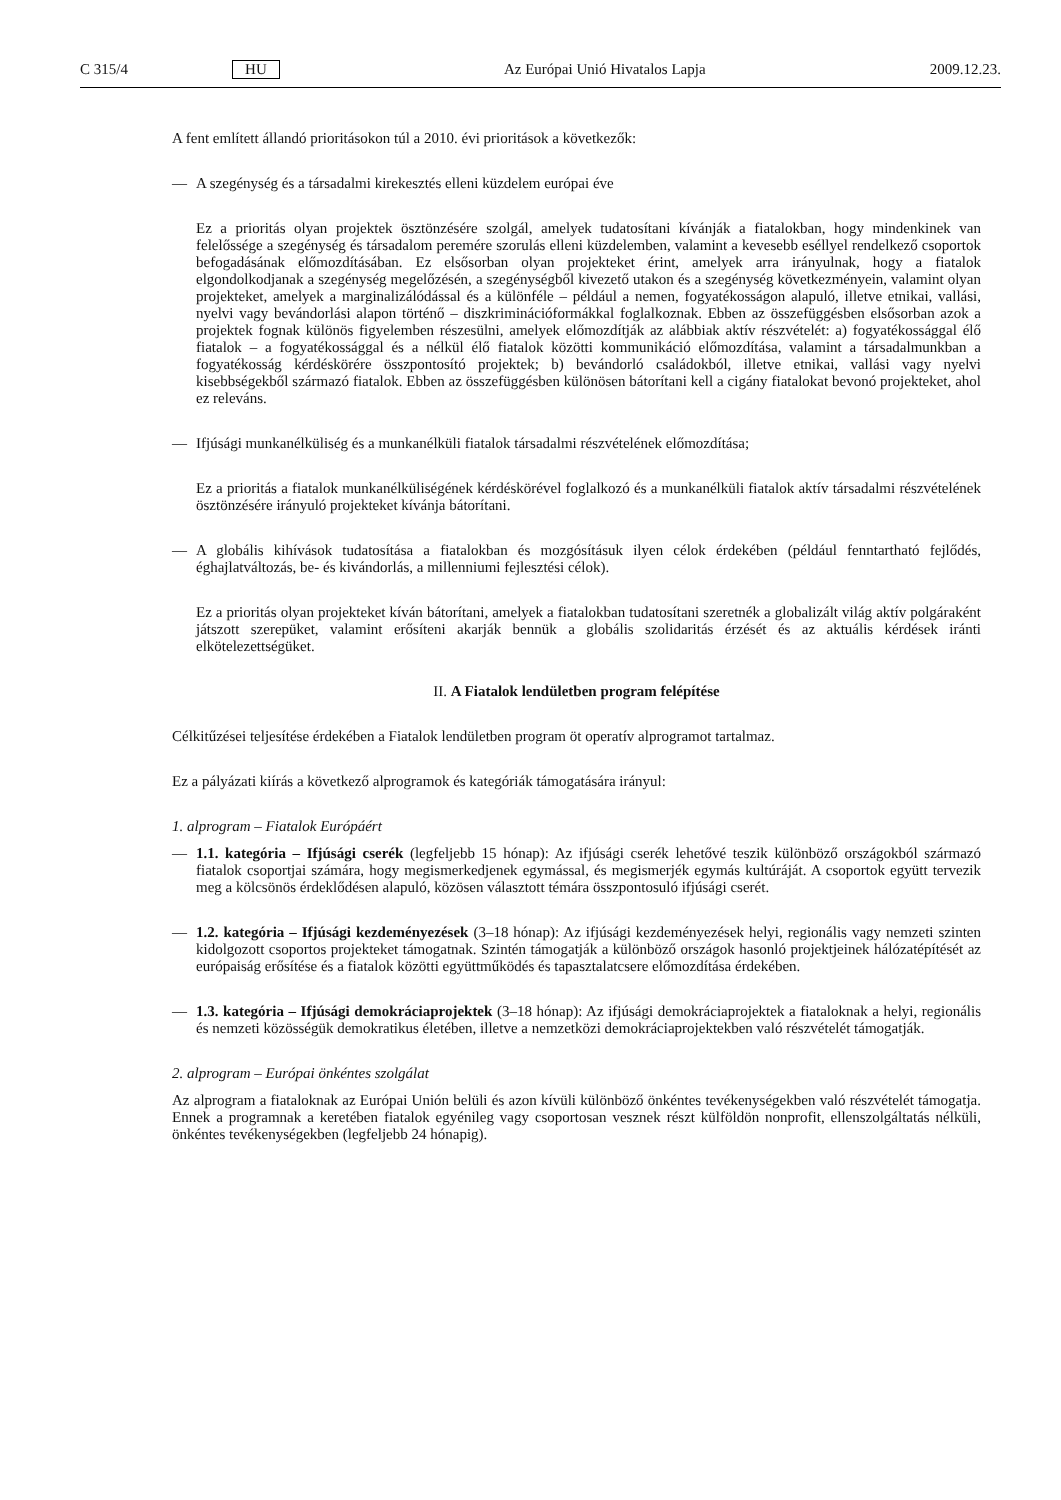C 315/4 HU Az Európai Unió Hivatalos Lapja 2009.12.23.
A fent említett állandó prioritásokon túl a 2010. évi prioritások a következők:
— A szegénység és a társadalmi kirekesztés elleni küzdelem európai éve
Ez a prioritás olyan projektek ösztönzésére szolgál, amelyek tudatosítani kívánják a fiatalokban, hogy mindenkinek van felelőssége a szegénység és társadalom peremére szorulás elleni küzdelemben, valamint a kevesebb eséllyel rendelkező csoportok befogadásának előmozdításában. Ez elsősorban olyan projekteket érint, amelyek arra irányulnak, hogy a fiatalok elgondolkodjanak a szegénység megelőzésén, a szegénységből kivezető utakon és a szegénység következményein, valamint olyan projekteket, amelyek a marginalizálódással és a különféle – például a nemen, fogyatékosságon alapuló, illetve etnikai, vallási, nyelvi vagy bevándorlási alapon történő – diszkriminációformákkal foglalkoznak. Ebben az összefüggésben elsősorban azok a projektek fognak különös figyelemben részesülni, amelyek előmozdítják az alábbiak aktív részvételét: a) fogyatékossággal élő fiatalok – a fogyatékossággal és a nélkül élő fiatalok közötti kommunikáció előmozdítása, valamint a társadalmunkban a fogyatékosság kérdéskörére összpontosító projektek; b) bevándorló családokból, illetve etnikai, vallási vagy nyelvi kisebbségekből származó fiatalok. Ebben az összefüggésben különösen bátorítani kell a cigány fiatalokat bevonó projekteket, ahol ez releváns.
— Ifjúsági munkanélküliség és a munkanélküli fiatalok társadalmi részvételének előmozdítása;
Ez a prioritás a fiatalok munkanélküliségének kérdéskörével foglalkozó és a munkanélküli fiatalok aktív társadalmi részvételének ösztönzésére irányuló projekteket kívánja bátorítani.
— A globális kihívások tudatosítása a fiatalokban és mozgósításuk ilyen célok érdekében (például fenntartható fejlődés, éghajlatváltozás, be- és kivándorlás, a millenniumi fejlesztési célok).
Ez a prioritás olyan projekteket kíván bátorítani, amelyek a fiatalokban tudatosítani szeretnék a globalizált világ aktív polgáraként játszott szerepüket, valamint erősíteni akarják bennük a globális szolidaritás érzését és az aktuális kérdések iránti elkötelezettségüket.
II. A Fiatalok lendületben program felépítése
Célkitűzései teljesítése érdekében a Fiatalok lendületben program öt operatív alprogramot tartalmaz.
Ez a pályázati kiírás a következő alprogramok és kategóriák támogatására irányul:
1. alprogram – Fiatalok Európáért
— 1.1. kategória – Ifjúsági cserék (legfeljebb 15 hónap): Az ifjúsági cserék lehetővé teszik különböző országokból származó fiatalok csoportjai számára, hogy megismerkedjenek egymással, és megismerjék egymás kultúráját. A csoportok együtt tervezik meg a kölcsönös érdeklődésen alapuló, közösen választott témára összpontosuló ifjúsági cserét.
— 1.2. kategória – Ifjúsági kezdeményezések (3–18 hónap): Az ifjúsági kezdeményezések helyi, regionális vagy nemzeti szinten kidolgozott csoportos projekteket támogatnak. Szintén támogatják a különböző országok hasonló projektjeinek hálózatépítését az európaiság erősítése és a fiatalok közötti együttműködés és tapasztalatcsere előmozdítása érdekében.
— 1.3. kategória – Ifjúsági demokráciaprojektek (3–18 hónap): Az ifjúsági demokráciaprojektek a fiataloknak a helyi, regionális és nemzeti közösségük demokratikus életében, illetve a nemzetközi demokráciaprojektekben való részvételét támogatják.
2. alprogram – Európai önkéntes szolgálat
Az alprogram a fiataloknak az Európai Unión belüli és azon kívüli különböző önkéntes tevékenységekben való részvételét támogatja. Ennek a programnak a keretében fiatalok egyénileg vagy csoportosan vesznek részt külföldön nonprofit, ellenszolgáltatás nélküli, önkéntes tevékenységekben (legfeljebb 24 hónapig).